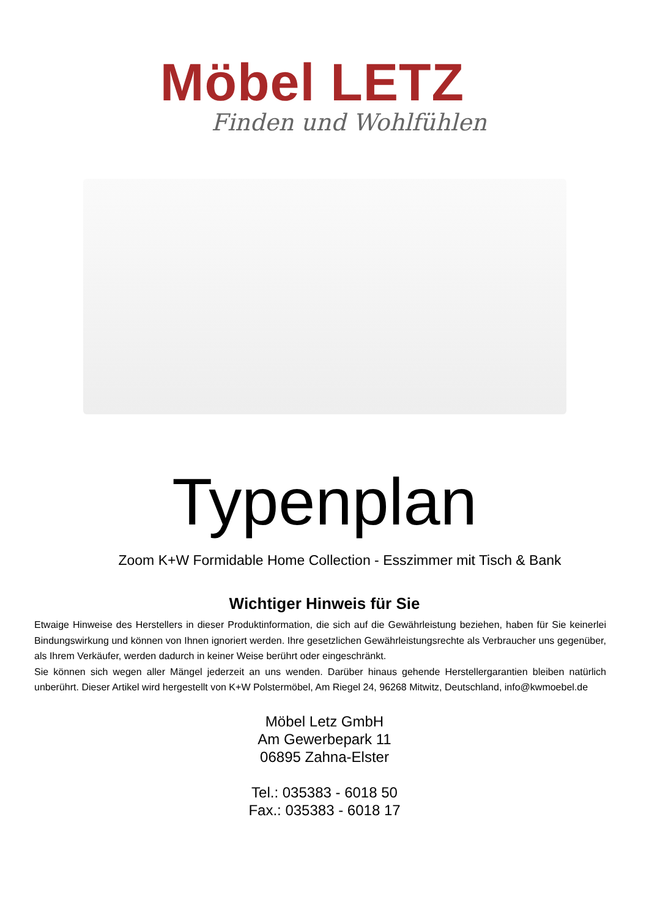Möbel LETZ
Finden und Wohlfühlen
Typenplan
Zoom K+W Formidable Home Collection - Esszimmer mit Tisch & Bank
Wichtiger Hinweis für Sie
Etwaige Hinweise des Herstellers in dieser Produktinformation, die sich auf die Gewährleistung beziehen, haben für Sie keinerlei Bindungswirkung und können von Ihnen ignoriert werden. Ihre gesetzlichen Gewährleistungsrechte als Verbraucher uns gegenüber, als Ihrem Verkäufer, werden dadurch in keiner Weise berührt oder eingeschränkt.
Sie können sich wegen aller Mängel jederzeit an uns wenden. Darüber hinaus gehende Herstellergarantien bleiben natürlich unberührt. Dieser Artikel wird hergestellt von K+W Polstermöbel, Am Riegel 24, 96268 Mitwitz, Deutschland, info@kwmoebel.de
Möbel Letz GmbH
Am Gewerbepark 11
06895 Zahna-Elster
Tel.: 035383 - 6018 50
Fax.: 035383 - 6018 17